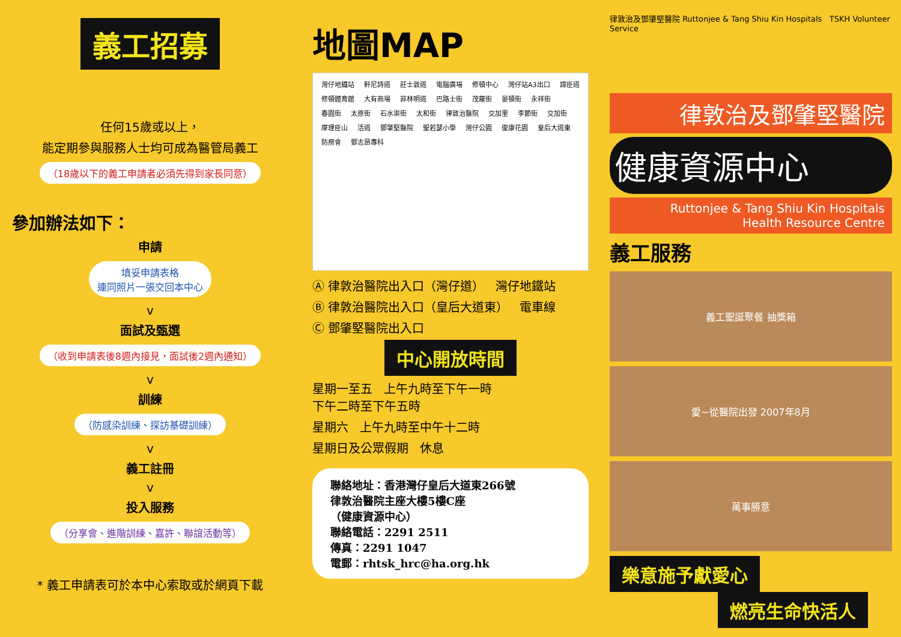義工招募
任何15歲或以上，
能定期參與服務人士均可成為醫管局義工
（18歲以下的義工申請者必須先得到家長同意）
參加辦法如下：
申請
填妥申請表格
連同照片一張交回本中心
v
面試及甄選
（收到申請表後8週內接見，面試後2週內通知）
v
訓練
（防感染訓練、探訪基礎訓練）
v
義工註冊
v
投入服務
（分享會、進階訓練、嘉許、聯誼活動等）
* 義工申請表可於本中心索取或於網頁下載
地圖MAP
灣仔地鐵站 軒尼詩道 莊士敦道 電腦廣場 修頓中心 灣仔站A3出口 譚臣道 修頓體育館 大有商場 菲林明道 巴路士街 茂蘿街 晏頓街 永祥街 春園街 太原街 石水渠街 太和街 律敦治醫院 交加里 李節街 交加街 摩理臣山 活道 鄧肇堅醫院 聖若瑟小學 灣仔公園 復康花園 皇后大道東 防癆會 鄧志昂專科
Ⓐ 律敦治醫院出入口（灣仔道） 灣仔地鐵站
Ⓑ 律敦治醫院出入口（皇后大道東） 電車線
Ⓒ 鄧肇堅醫院出入口
中心開放時間
星期一至五 上午九時至下午一時
下午二時至下午五時
星期六 上午九時至中午十二時
星期日及公眾假期 休息
聯絡地址：香港灣仔皇后大道東266號
律敦治醫院主座大樓5樓C座
（健康資源中心）
聯絡電話：2291 2511
傳真：2291 1047
電郵：rhtsk_hrc@ha.org.hk
律敦治及鄧肇堅醫院 Ruttonjee & Tang Shiu Kin Hospitals TSKH Volunteer Service
律敦治及鄧肇堅醫院
健康資源中心
Ruttonjee & Tang Shiu Kin Hospitals
Health Resource Centre
義工服務
義工聖誕聚餐 抽獎箱
愛~從醫院出發 2007年8月
萬事勝意
樂意施予獻愛心
燃亮生命快活人